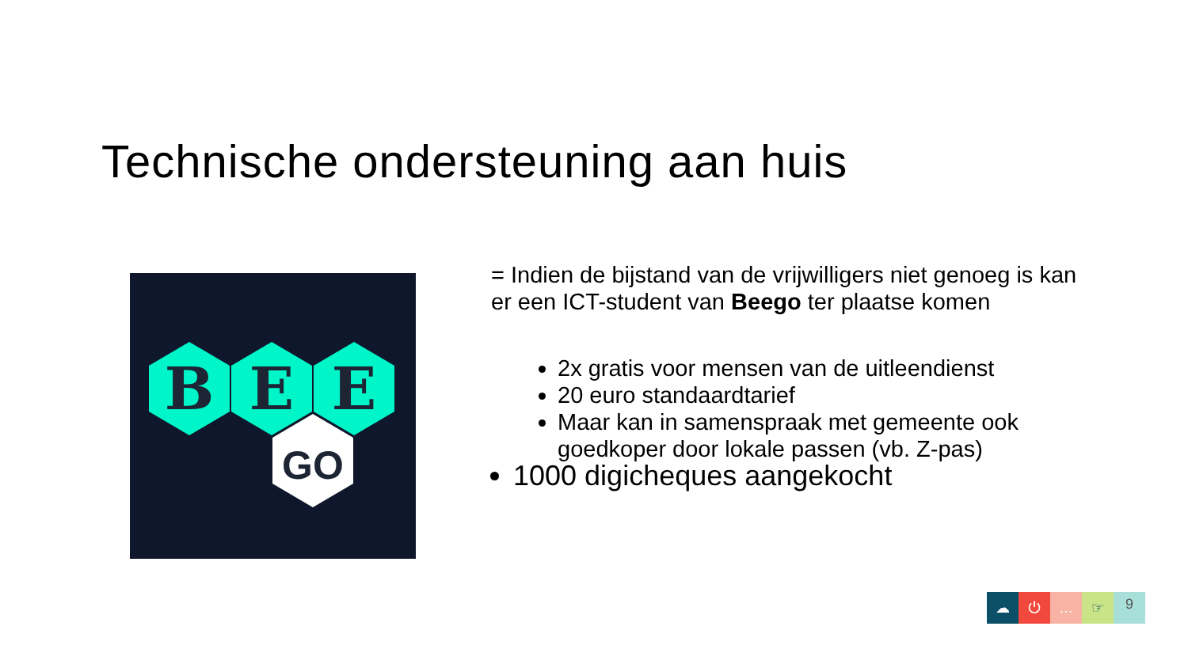Technische ondersteuning aan huis
B
E
E
GO
= Indien de bijstand van de vrijwilligers niet genoeg is kan er een ICT-student van Beego ter plaatse komen
2x gratis voor mensen van de uitleendienst
20 euro standaardtarief
Maar kan in samenspraak met gemeente ook goedkoper door lokale passen (vb. Z-pas)
1000 digicheques aangekocht
☁ ⏻ … ☞
9